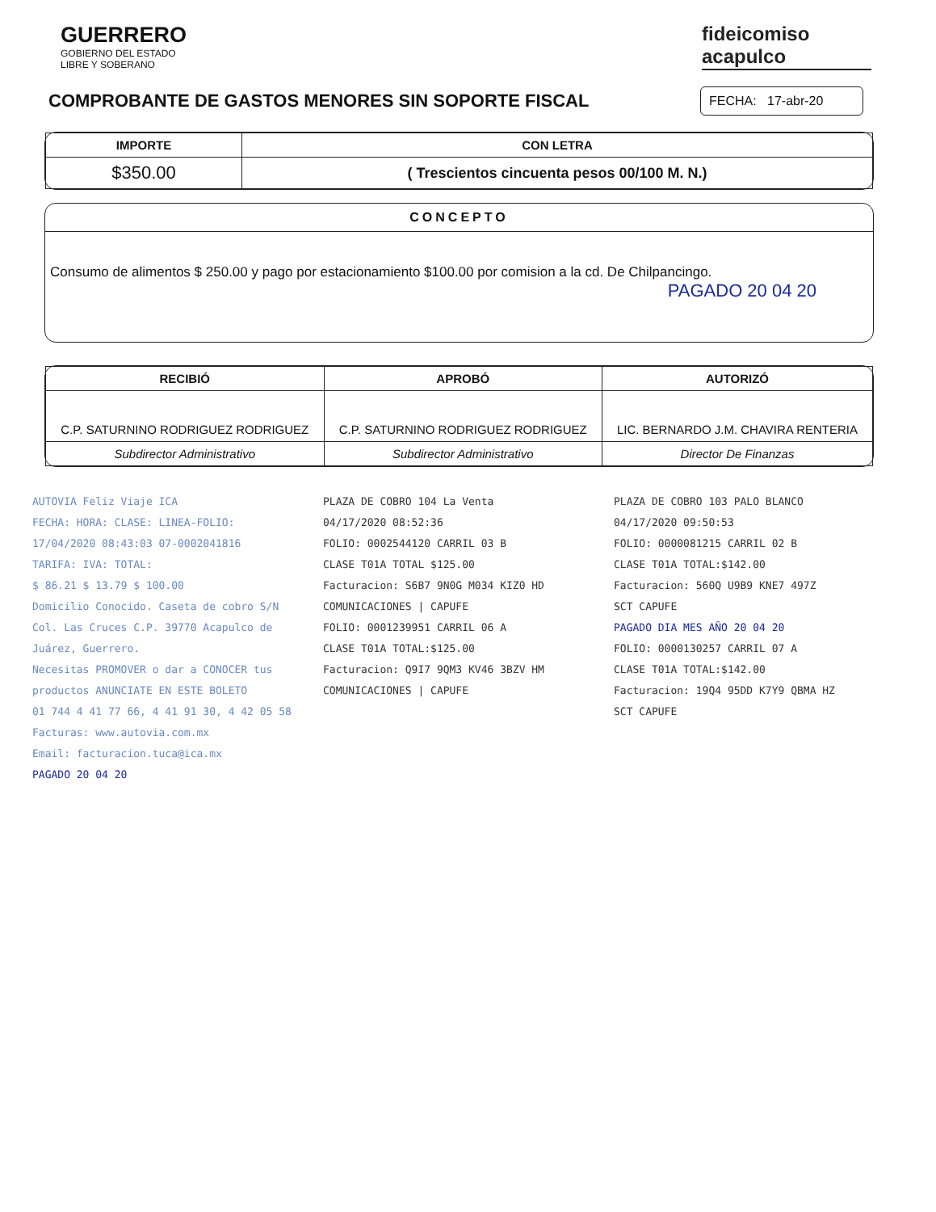GUERRERO
GOBIERNO DEL ESTADO
LIBRE Y SOBERANO
fideicomiso
acapulco
COMPROBANTE DE GASTOS MENORES SIN SOPORTE FISCAL
FECHA: 17-abr-20
| IMPORTE | CON LETRA |
| --- | --- |
| $350.00 | ( Trescientos cincuenta pesos 00/100 M. N.) |
CONCEPTO
Consumo de alimentos $ 250.00 y pago por estacionamiento $100.00 por comision a la cd. De Chilpancingo.
PAGADO 20 04 20
| RECIBIÓ | APROBÓ | AUTORIZÓ |
| --- | --- | --- |
| C.P. SATURNINO RODRIGUEZ RODRIGUEZ | C.P. SATURNINO RODRIGUEZ RODRIGUEZ | LIC. BERNARDO J.M. CHAVIRA RENTERIA |
| Subdirector Administrativo | Subdirector Administrativo | Director De Finanzas |
AUTOVIA Feliz Viaje ICA
FECHA: HORA: CLASE: LINEA-FOLIO:
17/04/2020 08:43:03 07-0002041816
TARIFA: IVA: TOTAL:
$ 86.21 $ 13.79 $ 100.00
Domicilio Conocido. Caseta de cobro S/N Col. Las Cruces C.P. 39770 Acapulco de Juárez, Guerrero.
Necesitas PROMOVER o dar a CONOCER tus productos ANUNCIATE EN ESTE BOLETO
01 744 4 41 77 66, 4 41 91 30, 4 42 05 58
Facturas: www.autovia.com.mx
Email: facturacion.tuca@ica.mx
PAGADO 20 04 20
PLAZA DE COBRO 104 La Venta
04/17/2020 08:52:36
FOLIO: 0002544120 CARRIL 03 B
CLASE T01A TOTAL $125.00
Facturacion: S6B7 9N0G M034 KIZ0 HD
COMUNICACIONES | CAPUFE
FOLIO: 0001239951 CARRIL 06 A
CLASE T01A TOTAL:$125.00
Facturacion: Q9I7 9QM3 KV46 3BZV HM
COMUNICACIONES | CAPUFE
PLAZA DE COBRO 103 PALO BLANCO
04/17/2020 09:50:53
FOLIO: 0000081215 CARRIL 02 B
CLASE T01A TOTAL:$142.00
Facturacion: 560Q U9B9 KNE7 497Z
SCT CAPUFE
PAGADO DIA MES AÑO 20 04 20
FOLIO: 0000130257 CARRIL 07 A
CLASE T01A TOTAL:$142.00
Facturacion: 19Q4 95DD K7Y9 QBMA HZ
SCT CAPUFE